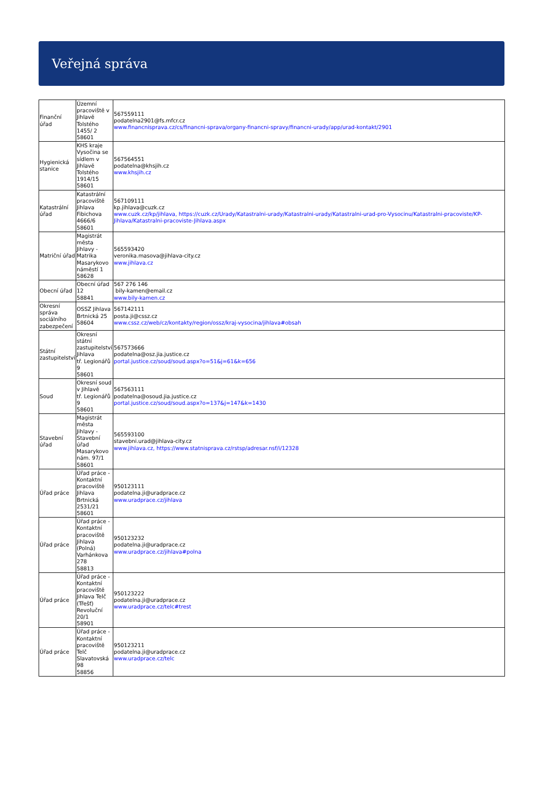Veřejná správa
| Finanční úřad | Územní pracoviště v Jihlavě Tolstého 1455/ 2 58601 | 567559111 podatelna2901@fs.mfcr.cz www.financnisprava.cz/cs/financni-sprava/organy-financni-spravy/financni-urady/app/urad-kontakt/2901 |
| Hygienická stanice | KHS kraje Vysočina se sídlem v Jihlavě Tolstého 1914/15 58601 | 567564551 podatelna@khsjih.cz www.khsjih.cz |
| Katastrální úřad | Katastrální pracoviště Jihlava Fibichova 4666/6 58601 | 567109111 kp.jihlava@cuzk.cz www.cuzk.cz/kp/jihlava, https://cuzk.cz/Urady/Katastralni-urady/Katastralni-urady/Katastralni-urad-pro-Vysocinu/Katastralni-pracoviste/KP-Jihlava/Katastralni-pracoviste-Jihlava.aspx |
| Matriční úřad | Magistrát města Jihlavy - Matrika Masarykovo náměstí 1 58628 | 565593420 veronika.masova@jihlava-city.cz www.jihlava.cz |
| Obecní úřad | Obecní úřad 12 58841 | 567 276 146 bily-kamen@email.cz www.bily-kamen.cz |
| Okresní správa sociálního zabezpečení | OSSZ Jihlava Brtnická 25 58604 | 567142111 posta.ji@cssz.cz www.cssz.cz/web/cz/kontakty/region/ossz/kraj-vysocina/jihlava#obsah |
| Státní zastupitelství | Okresní státní zastupitelství Jihlava tř. Legionářů 9 58601 | 567573666 podatelna@osz.jia.justice.cz portal.justice.cz/soud/soud.aspx?o=51&j=61&k=656 |
| Soud | Okresní soud v Jihlavě tř. Legionářů 9 58601 | 567563111 podatelna@osoud.jia.justice.cz portal.justice.cz/soud/soud.aspx?o=137&j=147&k=1430 |
| Stavební úřad | Magistrát města Jihlavy - Stavební úřad Masarykovo nám. 97/1 58601 | 565593100 stavebni.urad@jihlava-city.cz www.jihlava.cz, https://www.statnisprava.cz/rstsp/adresar.nsf/i/12328 |
| Úřad práce | Úřad práce - Kontaktní pracoviště Jihlava Brtnická 2531/21 58601 | 950123111 podatelna.ji@uradprace.cz www.uradprace.cz/jihlava |
| Úřad práce | Úřad práce - Kontaktní pracoviště Jihlava (Polná) Varhánkova 278 58813 | 950123232 podatelna.ji@uradprace.cz www.uradprace.cz/jihlava#polna |
| Úřad práce | Úřad práce - Kontaktní pracoviště Jihlava Telč (Třešť) Revoluční 20/1 58901 | 950123222 podatelna.ji@uradprace.cz www.uradprace.cz/telc#trest |
| Úřad práce | Úřad práce - Kontaktní pracoviště Telč Slavatovská 98 58856 | 950123211 podatelna.ji@uradprace.cz www.uradprace.cz/telc |